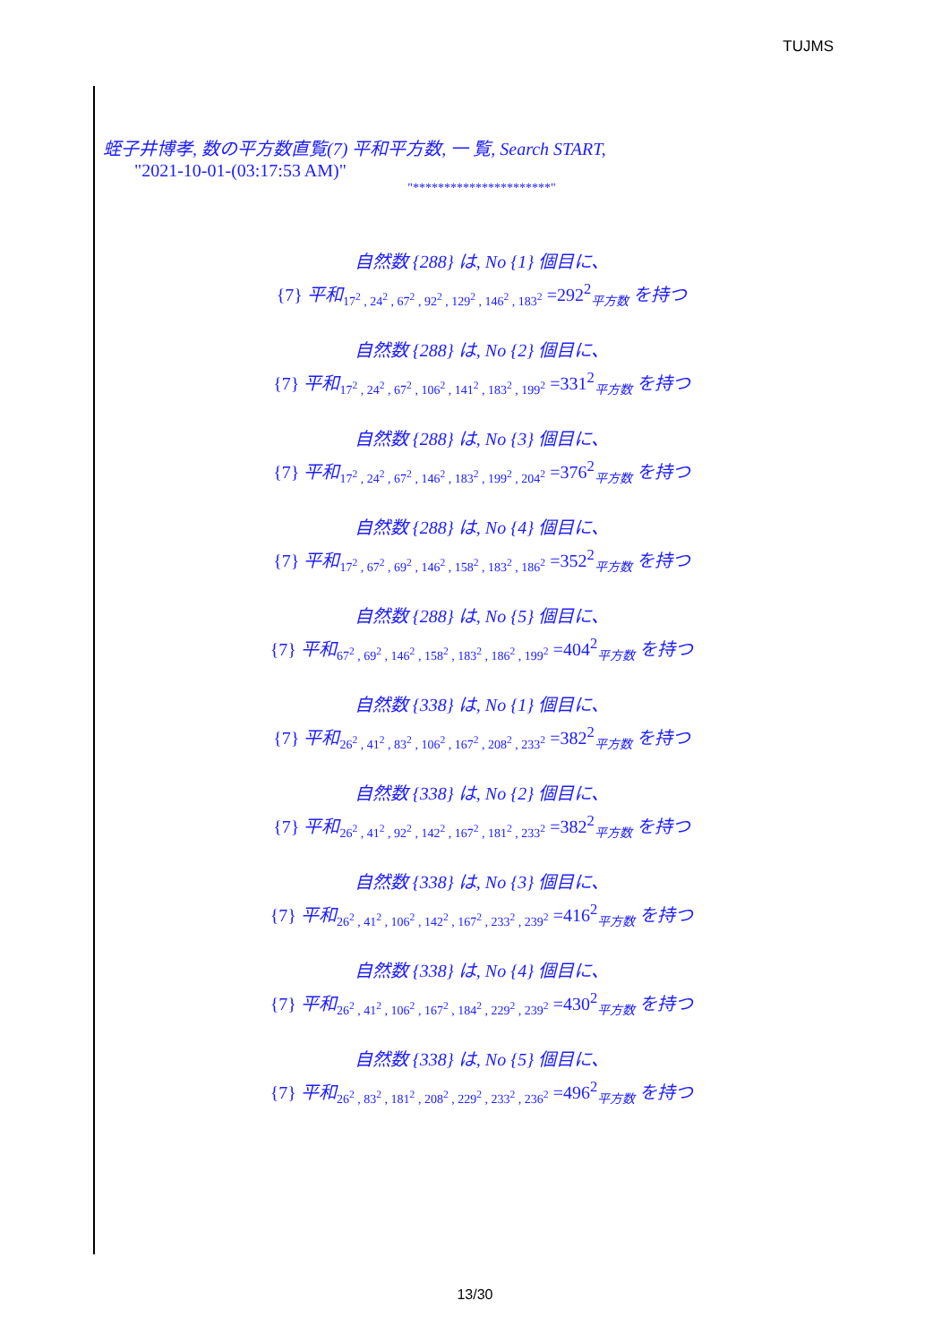TUJMS
蛭子井博孝, 数の平方数直覧(7) 平和平方数, 一 覧, Search START,
"2021-10-01-(03:17:53 AM)"
"**********************"
自然数 {288} は, No {1} 個目に、
{7} 平和<sub>17<sup>2</sup> , 24<sup>2</sup> , 67<sup>2</sup> , 92<sup>2</sup> , 129<sup>2</sup> , 146<sup>2</sup> , 183<sup>2</sup></sub> =292<sup>2</sup><sub>平方数</sub> を持つ
自然数 {288} は, No {2} 個目に、
{7} 平和<sub>17<sup>2</sup> , 24<sup>2</sup> , 67<sup>2</sup> , 106<sup>2</sup> , 141<sup>2</sup> , 183<sup>2</sup> , 199<sup>2</sup></sub> =331<sup>2</sup><sub>平方数</sub> を持つ
自然数 {288} は, No {3} 個目に、
{7} 平和<sub>17<sup>2</sup> , 24<sup>2</sup> , 67<sup>2</sup> , 146<sup>2</sup> , 183<sup>2</sup> , 199<sup>2</sup> , 204<sup>2</sup></sub> =376<sup>2</sup><sub>平方数</sub> を持つ
自然数 {288} は, No {4} 個目に、
{7} 平和<sub>17<sup>2</sup> , 67<sup>2</sup> , 69<sup>2</sup> , 146<sup>2</sup> , 158<sup>2</sup> , 183<sup>2</sup> , 186<sup>2</sup></sub> =352<sup>2</sup><sub>平方数</sub> を持つ
自然数 {288} は, No {5} 個目に、
{7} 平和<sub>67<sup>2</sup> , 69<sup>2</sup> , 146<sup>2</sup> , 158<sup>2</sup> , 183<sup>2</sup> , 186<sup>2</sup> , 199<sup>2</sup></sub> =404<sup>2</sup><sub>平方数</sub> を持つ
自然数 {338} は, No {1} 個目に、
{7} 平和<sub>26<sup>2</sup> , 41<sup>2</sup> , 83<sup>2</sup> , 106<sup>2</sup> , 167<sup>2</sup> , 208<sup>2</sup> , 233<sup>2</sup></sub> =382<sup>2</sup><sub>平方数</sub> を持つ
自然数 {338} は, No {2} 個目に、
{7} 平和<sub>26<sup>2</sup> , 41<sup>2</sup> , 92<sup>2</sup> , 142<sup>2</sup> , 167<sup>2</sup> , 181<sup>2</sup> , 233<sup>2</sup></sub> =382<sup>2</sup><sub>平方数</sub> を持つ
自然数 {338} は, No {3} 個目に、
{7} 平和<sub>26<sup>2</sup> , 41<sup>2</sup> , 106<sup>2</sup> , 142<sup>2</sup> , 167<sup>2</sup> , 233<sup>2</sup> , 239<sup>2</sup></sub> =416<sup>2</sup><sub>平方数</sub> を持つ
自然数 {338} は, No {4} 個目に、
{7} 平和<sub>26<sup>2</sup> , 41<sup>2</sup> , 106<sup>2</sup> , 167<sup>2</sup> , 184<sup>2</sup> , 229<sup>2</sup> , 239<sup>2</sup></sub> =430<sup>2</sup><sub>平方数</sub> を持つ
自然数 {338} は, No {5} 個目に、
{7} 平和<sub>26<sup>2</sup> , 83<sup>2</sup> , 181<sup>2</sup> , 208<sup>2</sup> , 229<sup>2</sup> , 233<sup>2</sup> , 236<sup>2</sup></sub> =496<sup>2</sup><sub>平方数</sub> を持つ
13/30